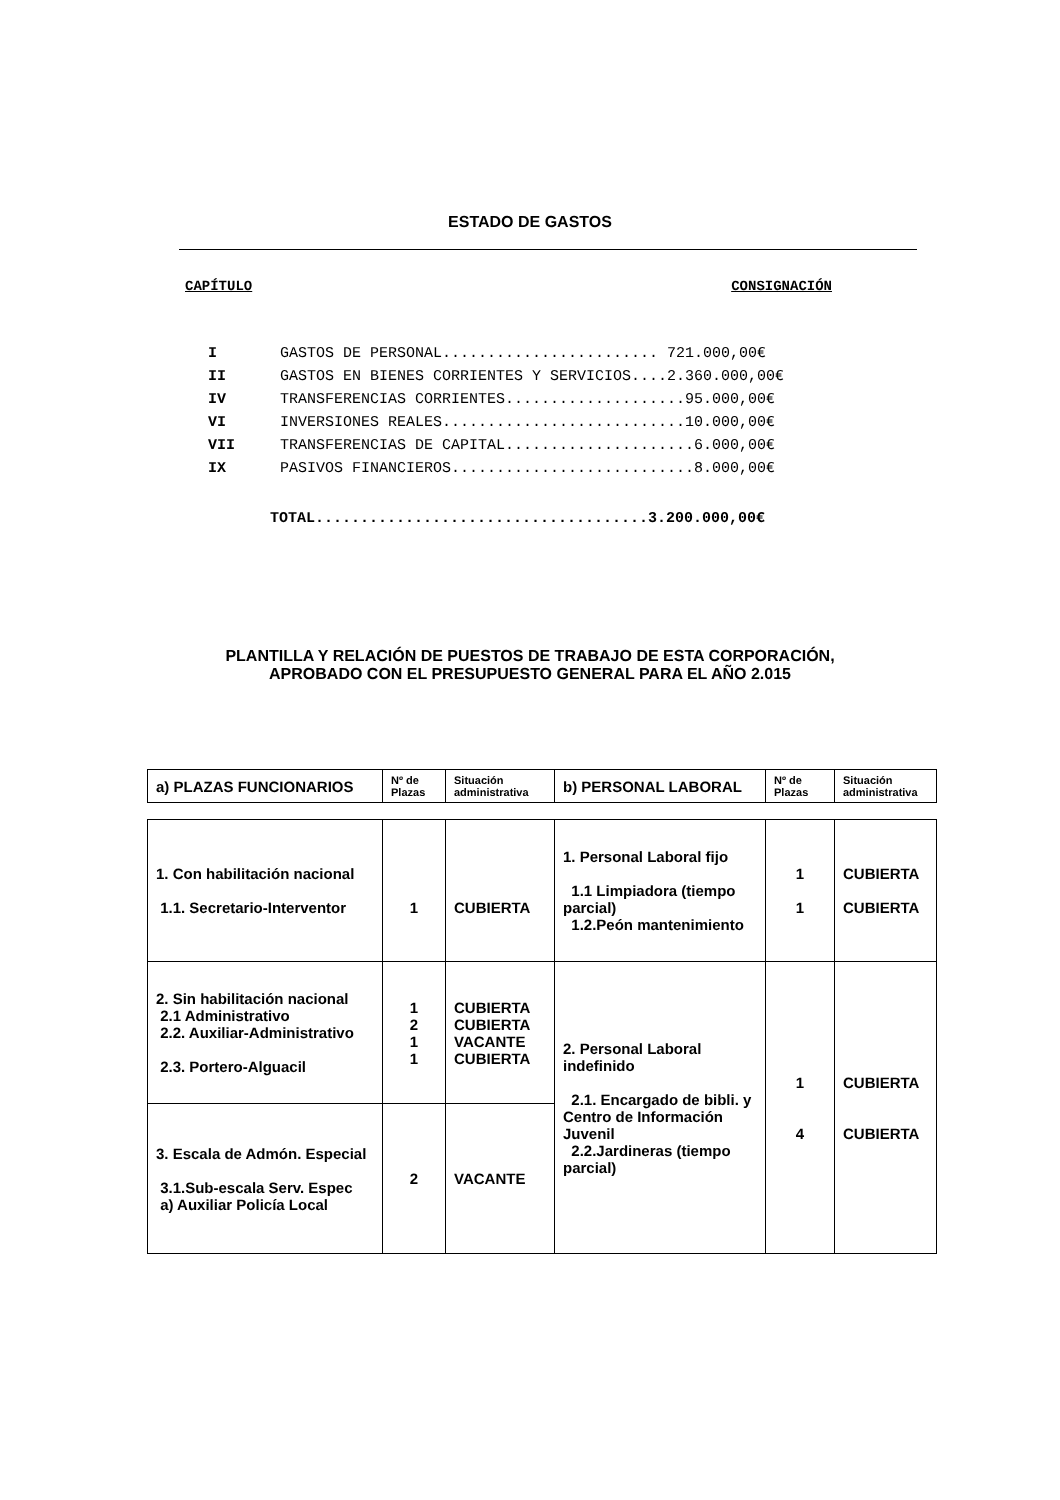ESTADO DE GASTOS
CAPÍTULO CONSIGNACIÓN
| I | GASTOS DE PERSONAL........................ 721.000,00€ |
| II | GASTOS EN BIENES CORRIENTES Y SERVICIOS....2.360.000,00€ |
| IV | TRANSFERENCIAS CORRIENTES....................95.000,00€ |
| VI | INVERSIONES REALES...........................10.000,00€ |
| VII | TRANSFERENCIAS DE CAPITAL.....................6.000,00€ |
| IX | PASIVOS FINANCIEROS...........................8.000,00€ |
TOTAL.....................................3.200.000,00€
PLANTILLA Y RELACIÓN DE PUESTOS DE TRABAJO DE ESTA CORPORACIÓN,
APROBADO CON EL PRESUPUESTO GENERAL PARA EL AÑO 2.015
| a) PLAZAS FUNCIONARIOS | Nº de Plazas | Situación administrativa | b) PERSONAL LABORAL | Nº de Plazas | Situación administrativa |
| 1. Con habilitación nacional 1.1. Secretario-Interventor | 1 | CUBIERTA | 1. Personal Laboral fijo 1.1 Limpiadora (tiempo parcial) 1.2.Peón mantenimiento | 1 1 | CUBIERTA CUBIERTA |
| 2. Sin habilitación nacional 2.1 Administrativo 2.2. Auxiliar-Administrativo 2.3. Portero-Alguacil | 1 2 1 1 | CUBIERTA CUBIERTA VACANTE CUBIERTA | 2. Personal Laboral indefinido 2.1. Encargado de bibli. y Centro de Información Juvenil 2.2.Jardineras (tiempo parcial) | 1 4 | CUBIERTA CUBIERTA |
| 3. Escala de Admón. Especial 3.1.Sub-escala Serv. Espec a) Auxiliar Policía Local | 2 | VACANTE | | | |